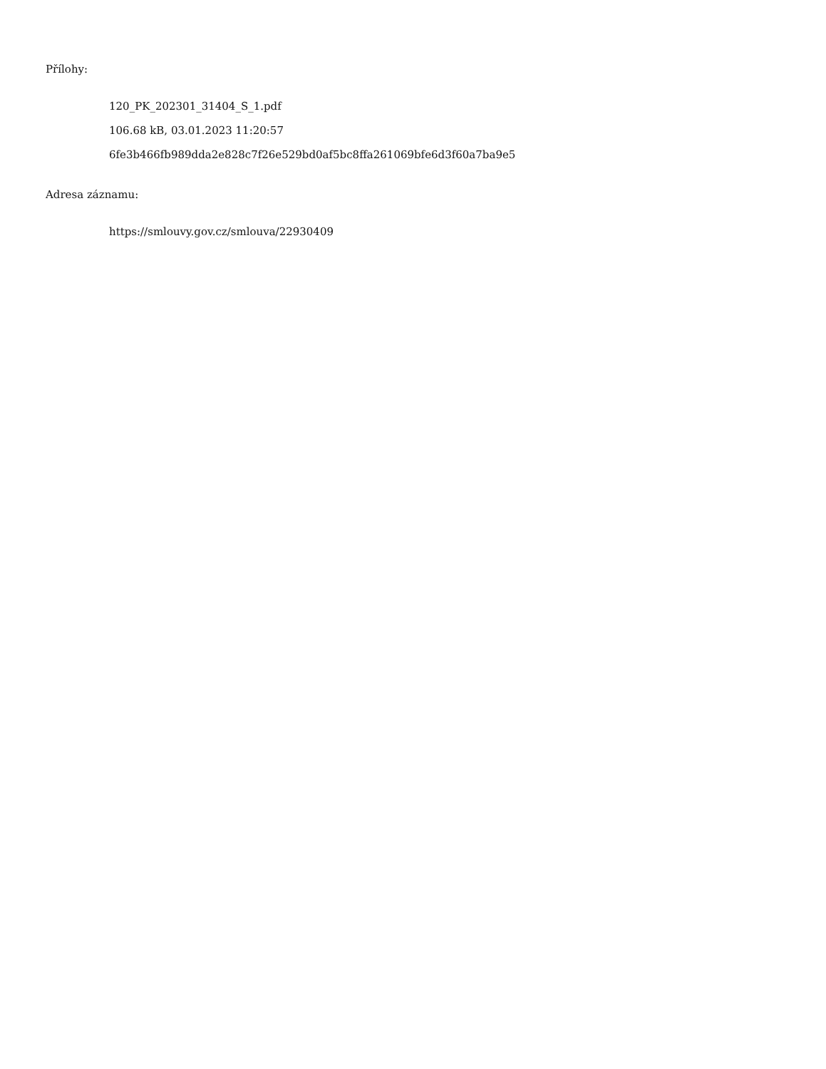Přílohy:
120_PK_202301_31404_S_1.pdf
106.68 kB, 03.01.2023 11:20:57
6fe3b466fb989dda2e828c7f26e529bd0af5bc8ffa261069bfe6d3f60a7ba9e5
Adresa záznamu:
https://smlouvy.gov.cz/smlouva/22930409